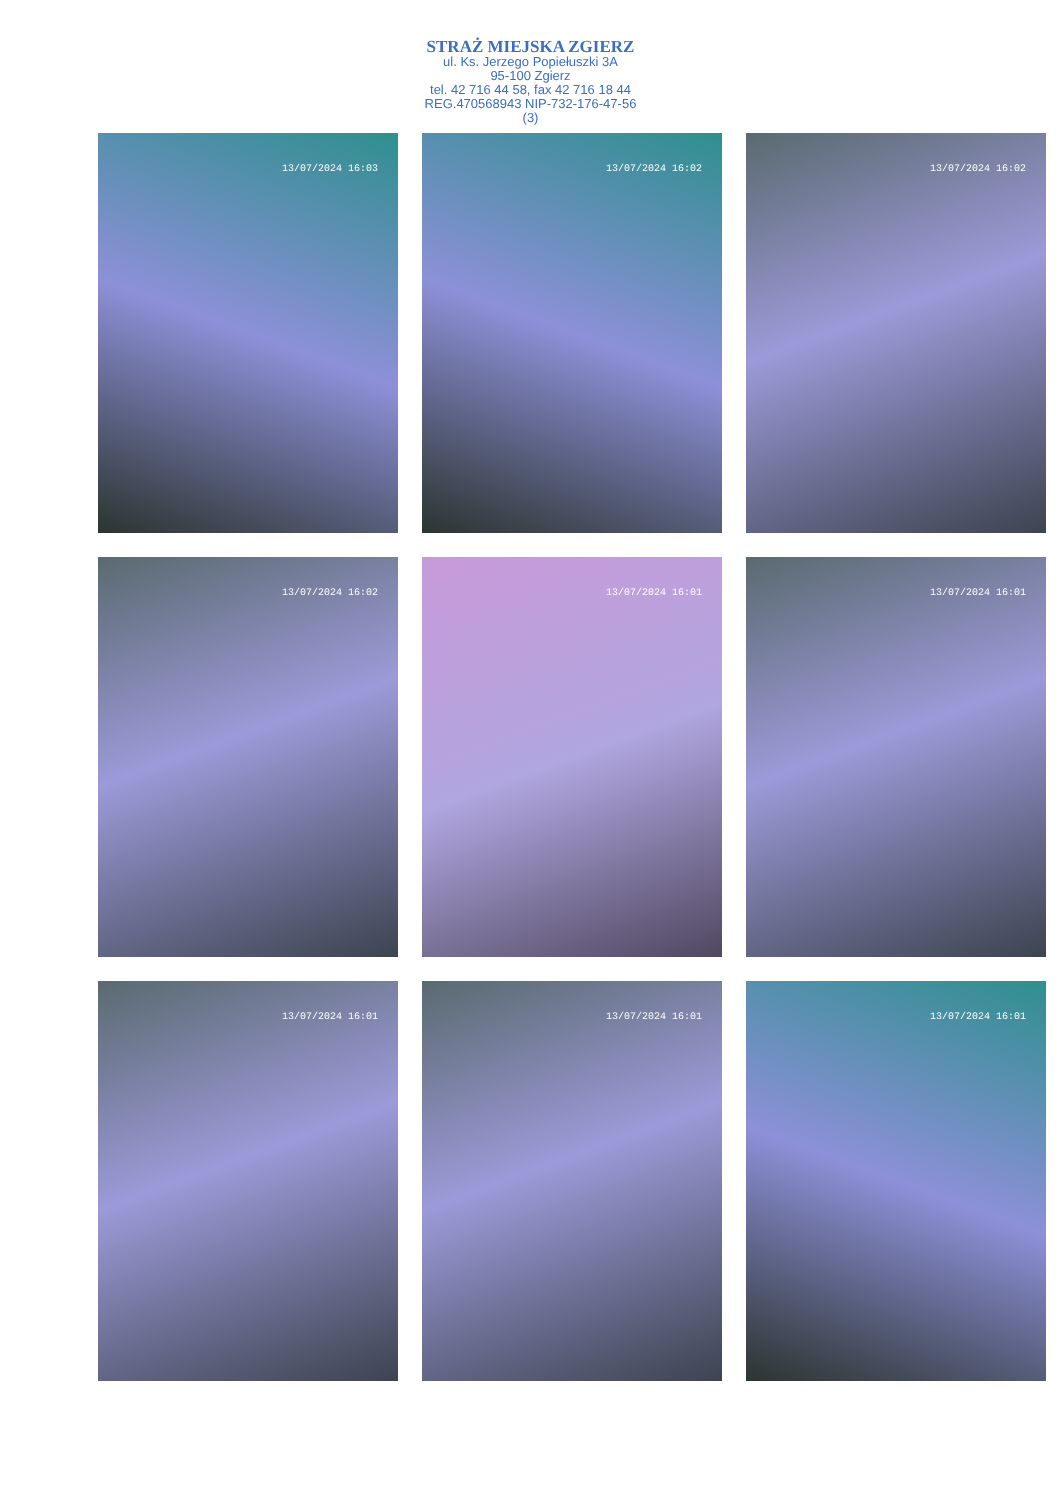STRAŻ MIEJSKA ZGIERZ
ul. Ks. Jerzego Popiełuszki 3A
95-100 Zgierz
tel. 42 716 44 58, fax 42 716 18 44
REG.470568943 NIP-732-176-47-56
(3)
13/07/2024 16:03
13/07/2024 16:02
13/07/2024 16:02
13/07/2024 16:02
13/07/2024 16:01
13/07/2024 16:01
13/07/2024 16:01
13/07/2024 16:01
13/07/2024 16:01